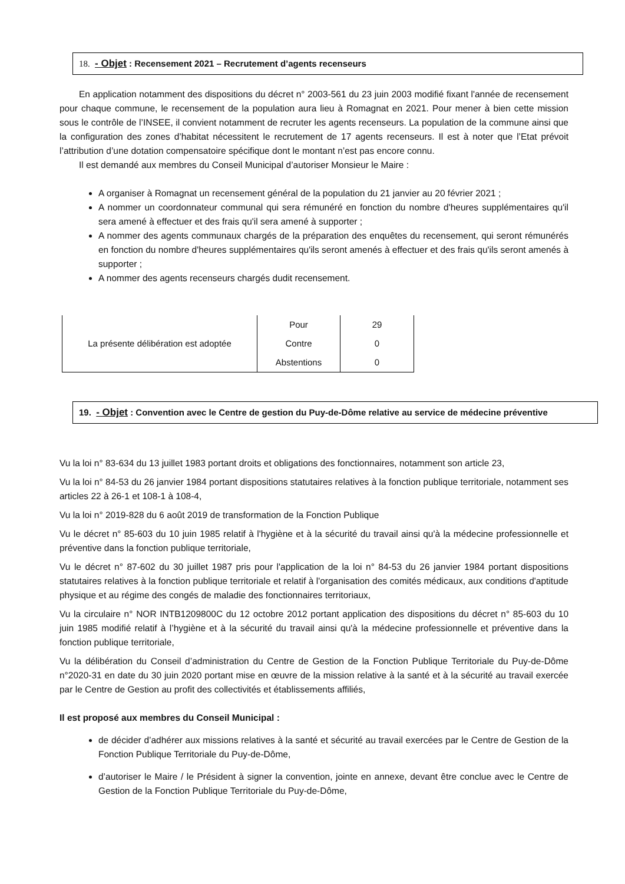18. - Objet : Recensement 2021 – Recrutement d’agents recenseurs
En application notamment des dispositions du décret n° 2003-561 du 23 juin 2003 modifié fixant l'année de recensement pour chaque commune, le recensement de la population aura lieu à Romagnat en 2021. Pour mener à bien cette mission sous le contrôle de l’INSEE, il convient notamment de recruter les agents recenseurs. La population de la commune ainsi que la configuration des zones d’habitat nécessitent le recrutement de 17 agents recenseurs. Il est à noter que l’Etat prévoit l’attribution d’une dotation compensatoire spécifique dont le montant n’est pas encore connu.
Il est demandé aux membres du Conseil Municipal d’autoriser Monsieur le Maire :
A organiser à Romagnat un recensement général de la population du 21 janvier au 20 février 2021 ;
A nommer un coordonnateur communal qui sera rémunéré en fonction du nombre d'heures supplémentaires qu'il sera amené à effectuer et des frais qu'il sera amené à supporter ;
A nommer des agents communaux chargés de la préparation des enquêtes du recensement, qui seront rémunérés en fonction du nombre d'heures supplémentaires qu'ils seront amenés à effectuer et des frais qu'ils seront amenés à supporter ;
A nommer des agents recenseurs chargés dudit recensement.
| La présente délibération est adoptée | Pour | 29 |
| | Contre | 0 |
| | Abstentions | 0 |
19. - Objet : Convention avec le Centre de gestion du Puy-de-Dôme relative au service de médecine préventive
Vu la loi n° 83-634 du 13 juillet 1983 portant droits et obligations des fonctionnaires, notamment son article 23,
Vu la loi n° 84-53 du 26 janvier 1984 portant dispositions statutaires relatives à la fonction publique territoriale, notamment ses articles 22 à 26-1 et 108-1 à 108-4,
Vu la loi n° 2019-828 du 6 août 2019 de transformation de la Fonction Publique
Vu le décret n° 85-603 du 10 juin 1985 relatif à l'hygiène et à la sécurité du travail ainsi qu'à la médecine professionnelle et préventive dans la fonction publique territoriale,
Vu le décret n° 87-602 du 30 juillet 1987 pris pour l'application de la loi n° 84-53 du 26 janvier 1984 portant dispositions statutaires relatives à la fonction publique territoriale et relatif à l'organisation des comités médicaux, aux conditions d'aptitude physique et au régime des congés de maladie des fonctionnaires territoriaux,
Vu la circulaire n° NOR INTB1209800C du 12 octobre 2012 portant application des dispositions du décret n° 85-603 du 10 juin 1985 modifié relatif à l’hygiène et à la sécurité du travail ainsi qu'à la médecine professionnelle et préventive dans la fonction publique territoriale,
Vu la délibération du Conseil d’administration du Centre de Gestion de la Fonction Publique Territoriale du Puy-de-Dôme n°2020-31 en date du 30 juin 2020 portant mise en œuvre de la mission relative à la santé et à la sécurité au travail exercée par le Centre de Gestion au profit des collectivités et établissements affiliés,
Il est proposé aux membres du Conseil Municipal :
de décider d’adhérer aux missions relatives à la santé et sécurité au travail exercées par le Centre de Gestion de la Fonction Publique Territoriale du Puy-de-Dôme,
d’autoriser le Maire / le Président à signer la convention, jointe en annexe, devant être conclue avec le Centre de Gestion de la Fonction Publique Territoriale du Puy-de-Dôme,